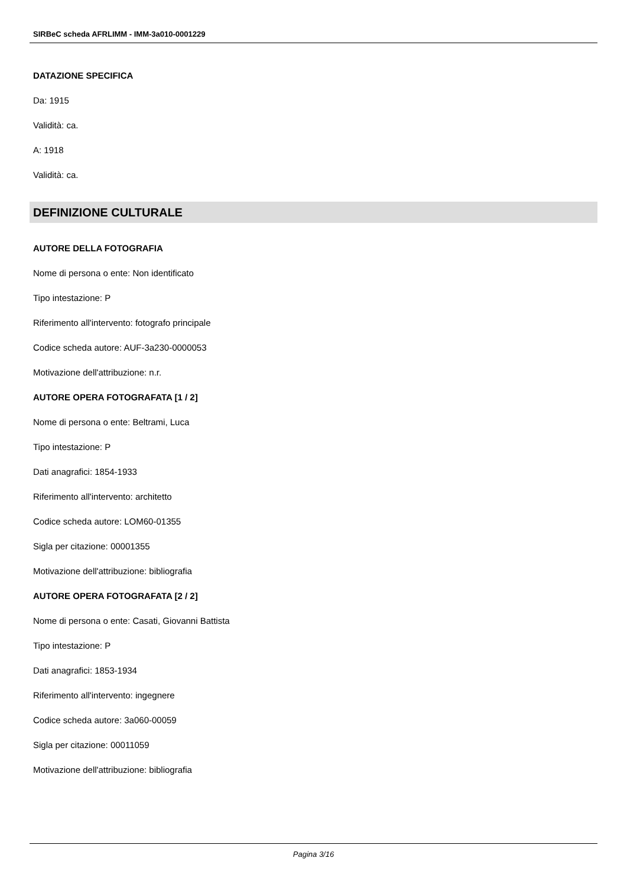SIRBeC scheda AFRLIMM - IMM-3a010-0001229
DATAZIONE SPECIFICA
Da: 1915
Validità: ca.
A: 1918
Validità: ca.
DEFINIZIONE CULTURALE
AUTORE DELLA FOTOGRAFIA
Nome di persona o ente: Non identificato
Tipo intestazione: P
Riferimento all'intervento: fotografo principale
Codice scheda autore: AUF-3a230-0000053
Motivazione dell'attribuzione: n.r.
AUTORE OPERA FOTOGRAFATA [1 / 2]
Nome di persona o ente: Beltrami, Luca
Tipo intestazione: P
Dati anagrafici: 1854-1933
Riferimento all'intervento: architetto
Codice scheda autore: LOM60-01355
Sigla per citazione: 00001355
Motivazione dell'attribuzione: bibliografia
AUTORE OPERA FOTOGRAFATA [2 / 2]
Nome di persona o ente: Casati, Giovanni Battista
Tipo intestazione: P
Dati anagrafici: 1853-1934
Riferimento all'intervento: ingegnere
Codice scheda autore: 3a060-00059
Sigla per citazione: 00011059
Motivazione dell'attribuzione: bibliografia
Pagina 3/16